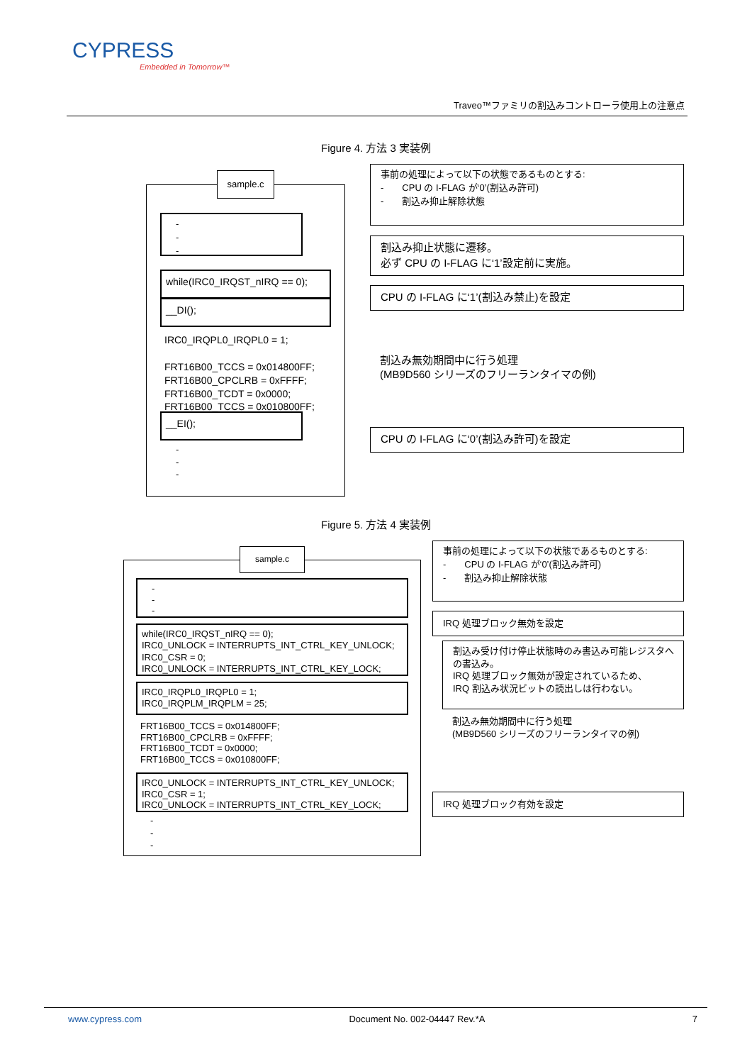CYPRESS
Embedded in Tomorrow™
Traveo™ファミリの割込みコントローラ使用上の注意点
Figure 4. 方法 3 実装例
sample.c
-
-
-
while(IRC0_IRQST_nIRQ == 0);
__DI();
IRC0_IRQPL0_IRQPL0 = 1;
FRT16B00_TCCS = 0x014800FF;
FRT16B00_CPCLRB = 0xFFFF;
FRT16B00_TCDT = 0x0000;
FRT16B00_TCCS = 0x010800FF;
__EI();
-
-
-
事前の処理によって以下の状態であるものとする:
-　　CPU の I-FLAG が‘0’(割込み許可)
-　　割込み抑止解除状態
割込み抑止状態に遷移。
必ず CPU の I-FLAG に‘1’設定前に実施。
CPU の I-FLAG に‘1’(割込み禁止)を設定
割込み無効期間中に行う処理
(MB9D560 シリーズのフリーランタイマの例)
CPU の I-FLAG に‘0’(割込み許可)を設定
Figure 5. 方法 4 実装例
sample.c
-
-
-
while(IRC0_IRQST_nIRQ == 0);
IRC0_UNLOCK = INTERRUPTS_INT_CTRL_KEY_UNLOCK;
IRC0_CSR = 0;
IRC0_UNLOCK = INTERRUPTS_INT_CTRL_KEY_LOCK;
IRC0_IRQPL0_IRQPL0 = 1;
IRC0_IRQPLM_IRQPLM = 25;
FRT16B00_TCCS = 0x014800FF;
FRT16B00_CPCLRB = 0xFFFF;
FRT16B00_TCDT = 0x0000;
FRT16B00_TCCS = 0x010800FF;
IRC0_UNLOCK = INTERRUPTS_INT_CTRL_KEY_UNLOCK;
IRC0_CSR = 1;
IRC0_UNLOCK = INTERRUPTS_INT_CTRL_KEY_LOCK;
-
-
-
事前の処理によって以下の状態であるものとする:
-　　CPU の I-FLAG が‘0’(割込み許可)
-　　割込み抑止解除状態
IRQ 処理ブロック無効を設定
割込み受け付け停止状態時のみ書込み可能レジスタへの書込み。
IRQ 処理ブロック無効が設定されているため、
IRQ 割込み状況ビットの読出しは行わない。
割込み無効期間中に行う処理
(MB9D560 シリーズのフリーランタイマの例)
IRQ 処理ブロック有効を設定
www.cypress.com Document No. 002-04447 Rev.*A 7